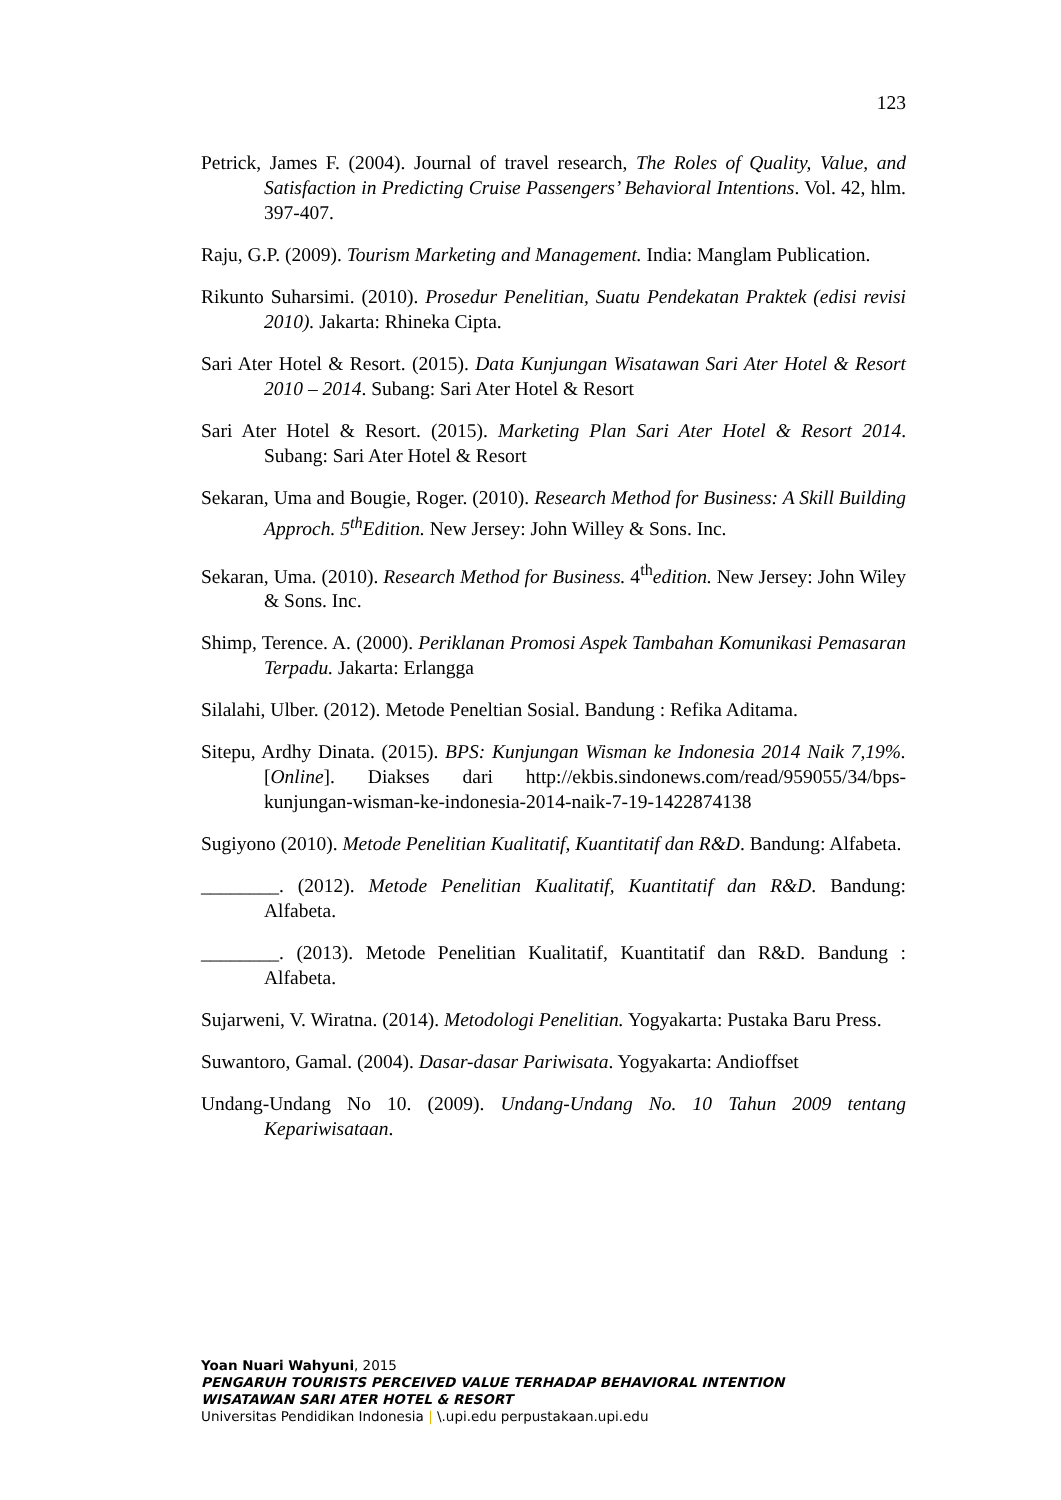123
Petrick, James F. (2004). Journal of travel research, The Roles of Quality, Value, and Satisfaction in Predicting Cruise Passengers’ Behavioral Intentions. Vol. 42, hlm. 397-407.
Raju, G.P. (2009). Tourism Marketing and Management. India: Manglam Publication.
Rikunto Suharsimi. (2010). Prosedur Penelitian, Suatu Pendekatan Praktek (edisi revisi 2010). Jakarta: Rhineka Cipta.
Sari Ater Hotel & Resort. (2015). Data Kunjungan Wisatawan Sari Ater Hotel & Resort 2010 – 2014. Subang: Sari Ater Hotel & Resort
Sari Ater Hotel & Resort. (2015). Marketing Plan Sari Ater Hotel & Resort 2014. Subang: Sari Ater Hotel & Resort
Sekaran, Uma and Bougie, Roger. (2010). Research Method for Business: A Skill Building Approch. 5<sup>th</sup>Edition. New Jersey: John Willey & Sons. Inc.
Sekaran, Uma. (2010). Research Method for Business. 4<sup>th</sup>edition. New Jersey: John Wiley & Sons. Inc.
Shimp, Terence. A. (2000). Periklanan Promosi Aspek Tambahan Komunikasi Pemasaran Terpadu. Jakarta: Erlangga
Silalahi, Ulber. (2012). Metode Peneltian Sosial. Bandung : Refika Aditama.
Sitepu, Ardhy Dinata. (2015). BPS: Kunjungan Wisman ke Indonesia 2014 Naik 7,19%. [Online]. Diakses dari http://ekbis.sindonews.com/read/959055/34/bps-kunjungan-wisman-ke-indonesia-2014-naik-7-19-1422874138
Sugiyono (2010). Metode Penelitian Kualitatif, Kuantitatif dan R&D. Bandung: Alfabeta.
________. (2012). Metode Penelitian Kualitatif, Kuantitatif dan R&D. Bandung: Alfabeta.
________. (2013). Metode Penelitian Kualitatif, Kuantitatif dan R&D. Bandung : Alfabeta.
Sujarweni, V. Wiratna. (2014). Metodologi Penelitian. Yogyakarta: Pustaka Baru Press.
Suwantoro, Gamal. (2004). Dasar-dasar Pariwisata. Yogyakarta: Andioffset
Undang-Undang No 10. (2009). Undang-Undang No. 10 Tahun 2009 tentang Kepariwisataan.
Yoan Nuari Wahyuni, 2015
PENGARUH TOURISTS PERCEIVED VALUE TERHADAP BEHAVIORAL INTENTION
WISATAWAN SARI ATER HOTEL & RESORT
Universitas Pendidikan Indonesia | \.upi.edu perpustakaan.upi.edu